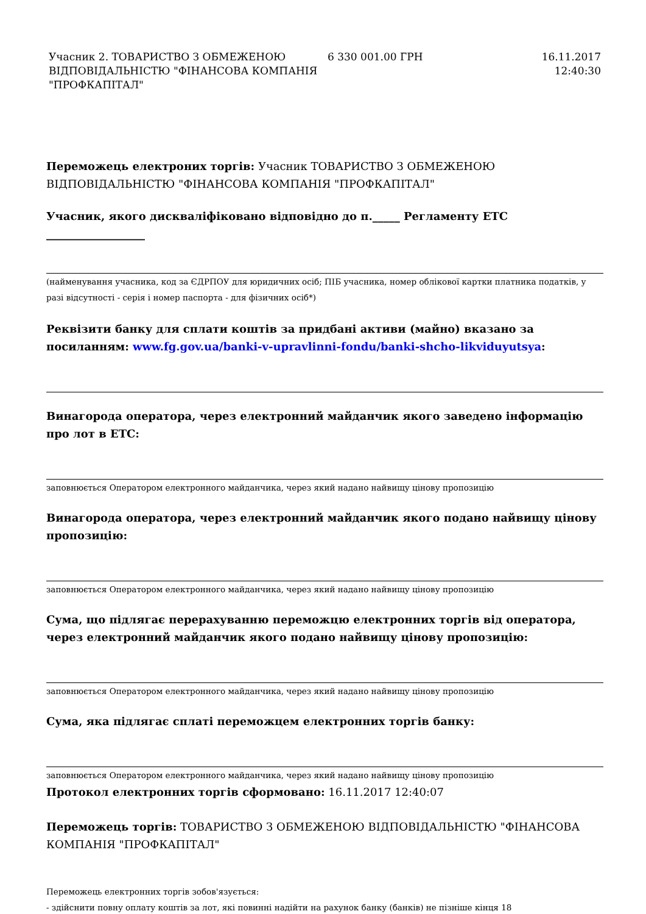| Учасник 2. ТОВАРИСТВО З ОБМЕЖЕНОЮ ВІДПОВІДАЛЬНІСТЮ "ФІНАНСОВА КОМПАНІЯ "ПРОФКАПІТАЛ" | 6 330 001.00 ГРН | 16.11.2017 12:40:30 |
Переможець електроних торгів: Учасник ТОВАРИСТВО З ОБМЕЖЕНОЮ ВІДПОВІДАЛЬНІСТЮ "ФІНАНСОВА КОМПАНІЯ "ПРОФКАПІТАЛ"
Учасник, якого дискваліфіковано відповідно до п._____ Регламенту ЕТС __________________
(найменування учасника, код за ЄДРПОУ для юридичних осіб; ПІБ учасника, номер облікової картки платника податків, у разі відсутності - серія і номер паспорта - для фізичних осіб*)
Реквізити банку для сплати коштів за придбані активи (майно) вказано за посиланням: www.fg.gov.ua/banki-v-upravlinni-fondu/banki-shcho-likviduyutsya:
Винагорода оператора, через електронний майданчик якого заведено інформацію про лот в ЕТС:
заповнюється Оператором електронного майданчика, через який надано найвищу цінову пропозицію
Винагорода оператора, через електронний майданчик якого подано найвищу цінову пропозицію:
заповнюється Оператором електронного майданчика, через який надано найвищу цінову пропозицію
Сума, що підлягає перерахуванню переможцю електронних торгів від оператора, через електронний майданчик якого подано найвищу цінову пропозицію:
заповнюється Оператором електронного майданчика, через який надано найвищу цінову пропозицію
Сума, яка підлягає сплаті переможцем електронних торгів банку:
заповнюється Оператором електронного майданчика, через який надано найвищу цінову пропозицію
Протокол електронних торгів сформовано: 16.11.2017 12:40:07
Переможець торгів: ТОВАРИСТВО З ОБМЕЖЕНОЮ ВІДПОВІДАЛЬНІСТЮ "ФІНАНСОВА КОМПАНІЯ "ПРОФКАПІТАЛ"
Переможець електронних торгів зобов'язується:
- здійснити повну оплату коштів за лот, які повинні надійти на рахунок банку (банків) не пізніше кінця 18